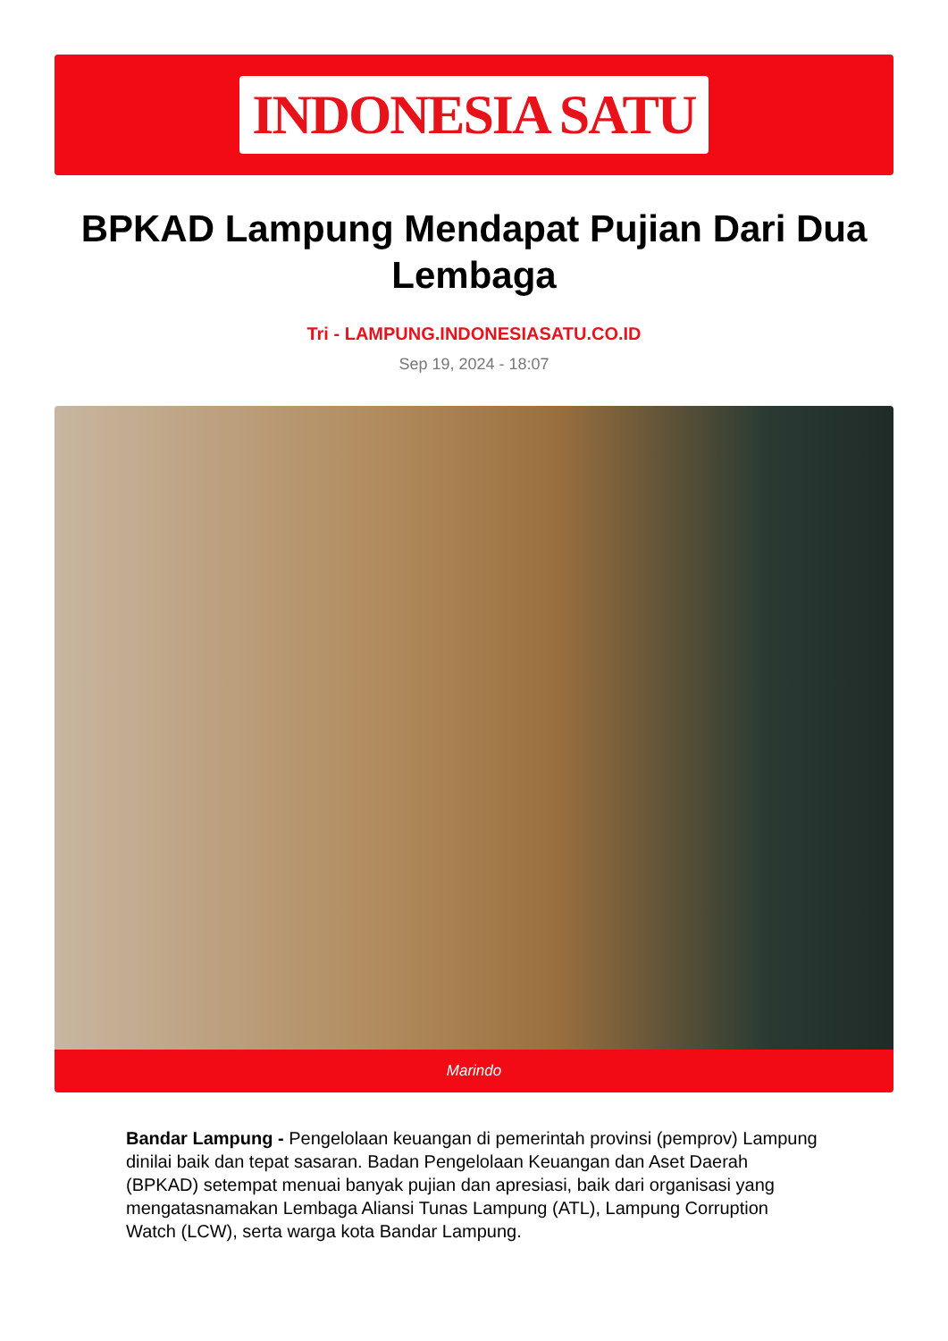INDONESIA SATU
BPKAD Lampung Mendapat Pujian Dari Dua Lembaga
Tri - LAMPUNG.INDONESIASATU.CO.ID
Sep 19, 2024 - 18:07
Marindo
Bandar Lampung - Pengelolaan keuangan di pemerintah provinsi (pemprov) Lampung dinilai baik dan tepat sasaran. Badan Pengelolaan Keuangan dan Aset Daerah (BPKAD) setempat menuai banyak pujian dan apresiasi, baik dari organisasi yang mengatasnamakan Lembaga Aliansi Tunas Lampung (ATL), Lampung Corruption Watch (LCW), serta warga kota Bandar Lampung.